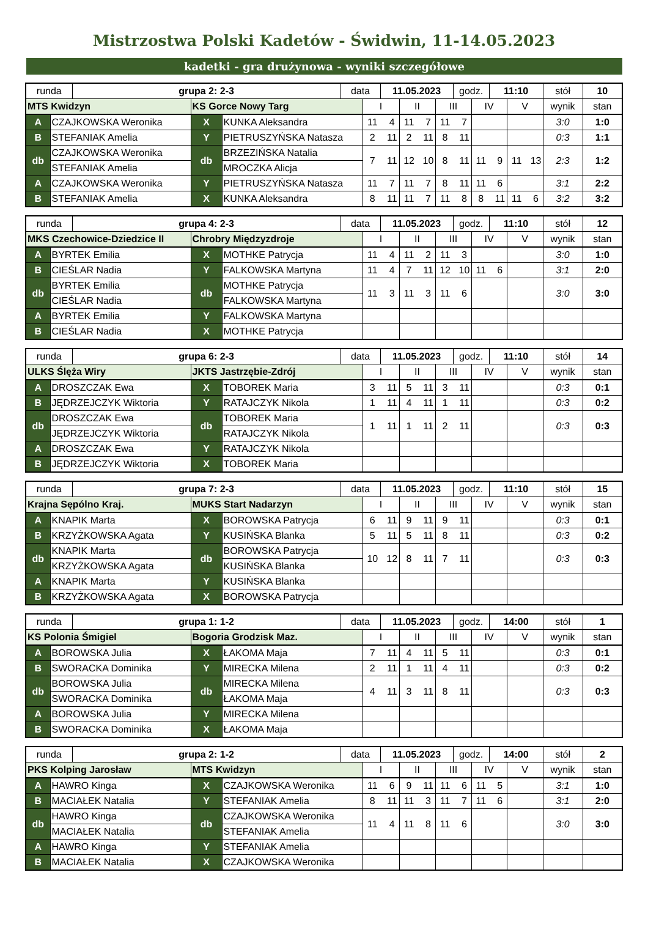Mistrzostwa Polski Kadetów - Świdwin, 11-14.05.2023
kadetki - gra drużynowa - wyniki szczegółowe
| runda | | grupa 2: 2-3 | | | data | | 11.05.2023 | | | godz. | | 11:10 | | stół | 10 |
| MTS Kwidzyn | | | KS Gorce Nowy Targ | | | I | | II | III | | IV | | V | wynik | stan |
| A | CZAJKOWSKA Weronika | | X | KUNKA Aleksandra | | 11 4 | | 11 7 | 11 7 | | | | | 3:0 | 1:0 |
| B | STEFANIAK Amelia | | Y | PIETRUSZYŃSKA Natasza | | 2 11 | | 2 11 | 8 11 | | | | | 0:3 | 1:1 |
| db | CZAJKOWSKA Weronika | | db | BRZEZIŃSKA Natalia | | 7 11 | | 12 10 | 8 11 | | 11 9 | | 11 13 | 2:3 | 1:2 |
| | STEFANIAK Amelia | | | MROCZKA Alicja | | | | | | | | | | | |
| A | CZAJKOWSKA Weronika | | Y | PIETRUSZYŃSKA Natasza | | 11 7 | | 11 7 | 8 11 | | 11 6 | | | 3:1 | 2:2 |
| B | STEFANIAK Amelia | | X | KUNKA Aleksandra | | 8 11 | | 11 7 | 11 8 | | 8 11 | | 11 6 | 3:2 | 3:2 |
| runda | | grupa 4: 2-3 | | | data | | 11.05.2023 | | | godz. | | 11:10 | | stół | 12 |
| MKS Czechowice-Dziedzice II | | | Chrobry Międzyzdroje | | | I | | II | III | | IV | | V | wynik | stan |
| A | BYRTEK Emilia | | X | MOTHKE Patrycja | | 11 4 | | 11 2 | 11 3 | | | | | 3:0 | 1:0 |
| B | CIEŚLAR Nadia | | Y | FALKOWSKA Martyna | | 11 4 | | 7 11 | 12 10 | | 11 6 | | | 3:1 | 2:0 |
| db | BYRTEK Emilia | | db | MOTHKE Patrycja | | 11 3 | | 11 3 | 11 6 | | | | | 3:0 | 3:0 |
| | CIEŚLAR Nadia | | | FALKOWSKA Martyna | | | | | | | | | | | |
| A | BYRTEK Emilia | | Y | FALKOWSKA Martyna | | | | | | | | | | | |
| B | CIEŚLAR Nadia | | X | MOTHKE Patrycja | | | | | | | | | | | |
| runda | | grupa 6: 2-3 | | | data | | 11.05.2023 | | | godz. | | 11:10 | | stół | 14 |
| ULKS Ślęża Wiry | | | JKTS Jastrzębie-Zdrój | | | I | | II | III | | IV | | V | wynik | stan |
| A | DROSZCZAK Ewa | | X | TOBOREK Maria | | 3 11 | | 5 11 | 3 11 | | | | | 0:3 | 0:1 |
| B | JĘDRZEJCZYK Wiktoria | | Y | RATAJCZYK Nikola | | 1 11 | | 4 11 | 1 11 | | | | | 0:3 | 0:2 |
| db | DROSZCZAK Ewa | | db | TOBOREK Maria | | 1 11 | | 1 11 | 2 11 | | | | | 0:3 | 0:3 |
| | JĘDRZEJCZYK Wiktoria | | | RATAJCZYK Nikola | | | | | | | | | | | |
| A | DROSZCZAK Ewa | | Y | RATAJCZYK Nikola | | | | | | | | | | | |
| B | JĘDRZEJCZYK Wiktoria | | X | TOBOREK Maria | | | | | | | | | | | |
| runda | | grupa 7: 2-3 | | | data | | 11.05.2023 | | | godz. | | 11:10 | | stół | 15 |
| Krajna Sępólno Kraj. | | | MUKS Start Nadarzyn | | | I | | II | III | | IV | | V | wynik | stan |
| A | KNAPIK Marta | | X | BOROWSKA Patrycja | | 6 11 | | 9 11 | 9 11 | | | | | 0:3 | 0:1 |
| B | KRZYŻKOWSKA Agata | | Y | KUSIŃSKA Blanka | | 5 11 | | 5 11 | 8 11 | | | | | 0:3 | 0:2 |
| db | KNAPIK Marta | | db | BOROWSKA Patrycja | | 10 12 | | 8 11 | 7 11 | | | | | 0:3 | 0:3 |
| | KRZYŻKOWSKA Agata | | | KUSIŃSKA Blanka | | | | | | | | | | | |
| A | KNAPIK Marta | | Y | KUSIŃSKA Blanka | | | | | | | | | | | |
| B | KRZYŻKOWSKA Agata | | X | BOROWSKA Patrycja | | | | | | | | | | | |
| runda | | grupa 1: 1-2 | | | data | | 11.05.2023 | | | godz. | | 14:00 | | stół | 1 |
| KS Polonia Śmigiel | | | Bogoria Grodzisk Maz. | | | I | | II | III | | IV | | V | wynik | stan |
| A | BOROWSKA Julia | | X | ŁAKOMA Maja | | 7 11 | | 4 11 | 5 11 | | | | | 0:3 | 0:1 |
| B | SWORACKA Dominika | | Y | MIRECKA Milena | | 2 11 | | 1 11 | 4 11 | | | | | 0:3 | 0:2 |
| db | BOROWSKA Julia | | db | MIRECKA Milena | | 4 11 | | 3 11 | 8 11 | | | | | 0:3 | 0:3 |
| | SWORACKA Dominika | | | ŁAKOMA Maja | | | | | | | | | | | |
| A | BOROWSKA Julia | | Y | MIRECKA Milena | | | | | | | | | | | |
| B | SWORACKA Dominika | | X | ŁAKOMA Maja | | | | | | | | | | | |
| runda | | grupa 2: 1-2 | | | data | | 11.05.2023 | | | godz. | | 14:00 | | stół | 2 |
| PKS Kolping Jarosław | | | MTS Kwidzyn | | | I | | II | III | | IV | | V | wynik | stan |
| A | HAWRO Kinga | | X | CZAJKOWSKA Weronika | | 11 6 | | 9 11 | 11 6 | | 11 5 | | | 3:1 | 1:0 |
| B | MACIAŁEK Natalia | | Y | STEFANIAK Amelia | | 8 11 | | 11 3 | 11 7 | | 11 6 | | | 3:1 | 2:0 |
| db | HAWRO Kinga | | db | CZAJKOWSKA Weronika | | 11 4 | | 11 8 | 11 6 | | | | | 3:0 | 3:0 |
| | MACIAŁEK Natalia | | | STEFANIAK Amelia | | | | | | | | | | | |
| A | HAWRO Kinga | | Y | STEFANIAK Amelia | | | | | | | | | | | |
| B | MACIAŁEK Natalia | | X | CZAJKOWSKA Weronika | | | | | | | | | | | |